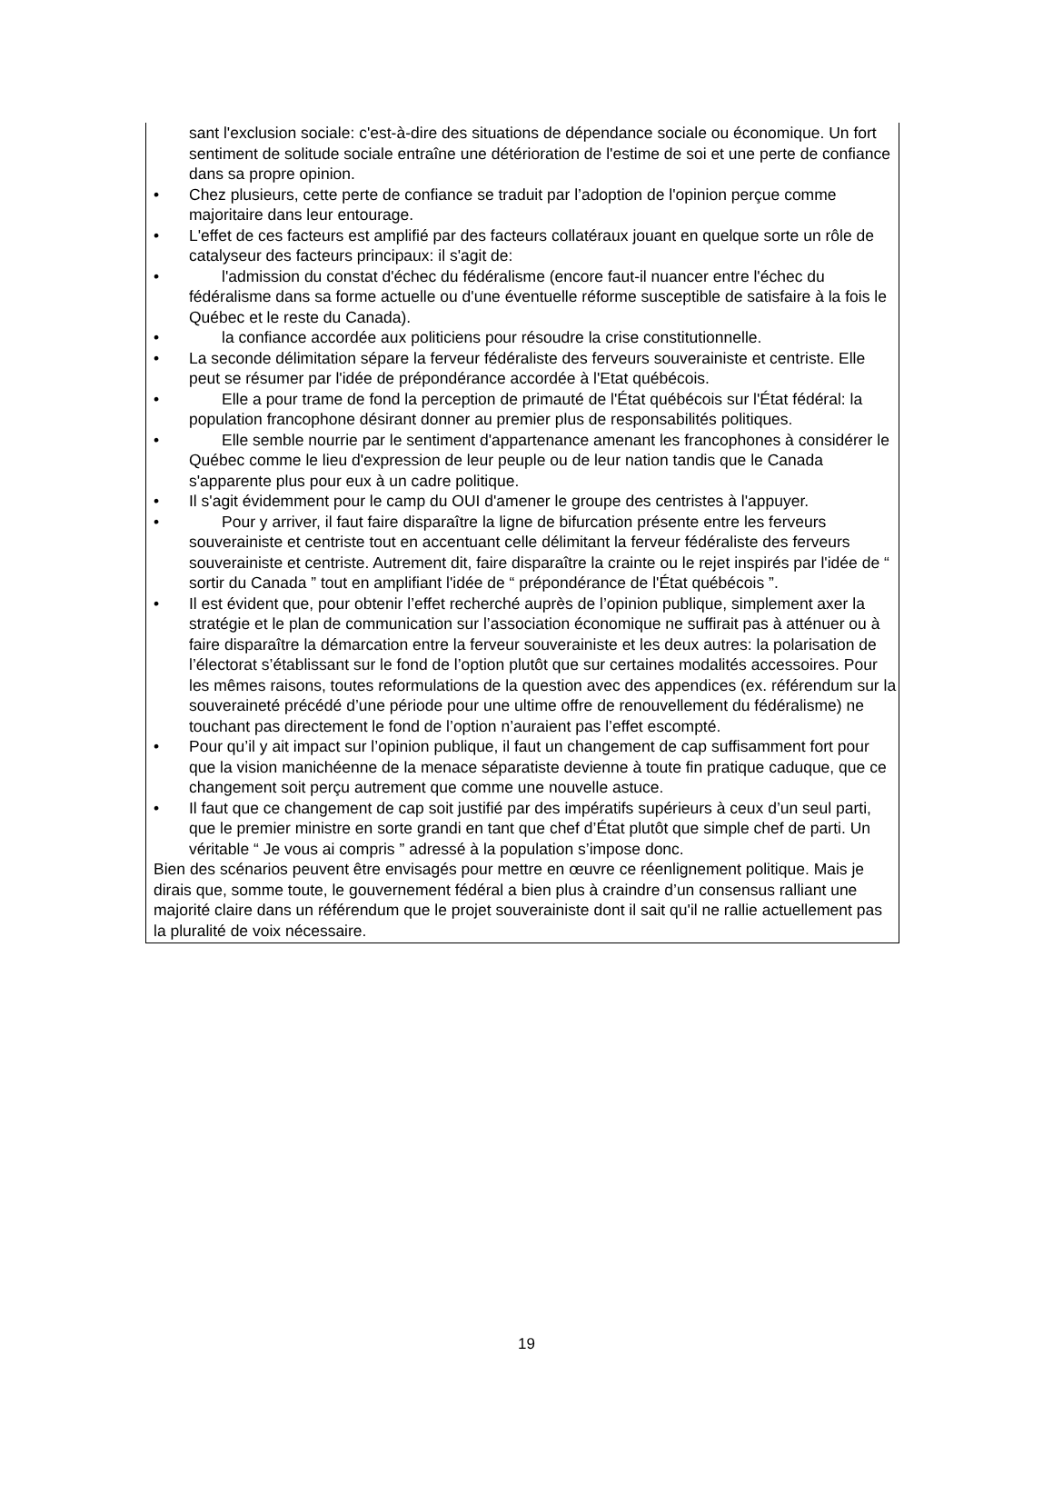sant l'exclusion sociale: c'est-à-dire des situations de dépendance sociale ou économique. Un fort sentiment de solitude sociale entraîne une détérioration de l'estime de soi et une perte de confiance dans sa propre opinion.
• Chez plusieurs, cette perte de confiance se traduit par l’adoption de l'opinion perçue comme majoritaire dans leur entourage.
• L'effet de ces facteurs est amplifié par des facteurs collatéraux jouant en quelque sorte un rôle de catalyseur des facteurs principaux: il s'agit de:
• l'admission du constat d'échec du fédéralisme (encore faut-il nuancer entre l'échec du fédéralisme dans sa forme actuelle ou d'une éventuelle réforme susceptible de satisfaire à la fois le Québec et le reste du Canada).
• la confiance accordée aux politiciens pour résoudre la crise constitutionnelle.
• La seconde délimitation sépare la ferveur fédéraliste des ferveurs souverainiste et centriste. Elle peut se résumer par l'idée de prépondérance accordée à l'Etat québécois.
• Elle a pour trame de fond la perception de primauté de l'État québécois sur l'État fédéral: la population francophone désirant donner au premier plus de responsabilités politiques.
• Elle semble nourrie par le sentiment d'appartenance amenant les francophones à considérer le Québec comme le lieu d'expression de leur peuple ou de leur nation tandis que le Canada s'apparente plus pour eux à un cadre politique.
• Il s'agit évidemment pour le camp du OUI d'amener le groupe des centristes à l'appuyer.
• Pour y arriver, il faut faire disparaître la ligne de bifurcation présente entre les ferveurs souverainiste et centriste tout en accentuant celle délimitant la ferveur fédéraliste des ferveurs souverainiste et centriste. Autrement dit, faire disparaître la crainte ou le rejet inspirés par l'idée de “ sortir du Canada ” tout en amplifiant l'idée de “ prépondérance de l'État québécois ”.
• Il est évident que, pour obtenir l’effet recherché auprès de l’opinion publique, simplement axer la stratégie et le plan de communication sur l’association économique ne suffirait pas à atténuer ou à faire disparaître la démarcation entre la ferveur souverainiste et les deux autres: la polarisation de l’électorat s’établissant sur le fond de l’option plutôt que sur certaines modalités accessoires. Pour les mêmes raisons, toutes reformulations de la question avec des appendices (ex. référendum sur la souveraineté précédé d’une période pour une ultime offre de renouvellement du fédéralisme) ne touchant pas directement le fond de l’option n’auraient pas l’effet escompté.
• Pour qu’il y ait impact sur l’opinion publique, il faut un changement de cap suffisamment fort pour que la vision manichéenne de la menace séparatiste devienne à toute fin pratique caduque, que ce changement soit perçu autrement que comme une nouvelle astuce.
• Il faut que ce changement de cap soit justifié par des impératifs supérieurs à ceux d’un seul parti, que le premier ministre en sorte grandi en tant que chef d’État plutôt que simple chef de parti. Un véritable “ Je vous ai compris ” adressé à la population s’impose donc.
Bien des scénarios peuvent être envisagés pour mettre en œuvre ce réenlignement politique. Mais je dirais que, somme toute, le gouvernement fédéral a bien plus à craindre d’un consensus ralliant une majorité claire dans un référendum que le projet souverainiste dont il sait qu'il ne rallie actuellement pas la pluralité de voix nécessaire.
19